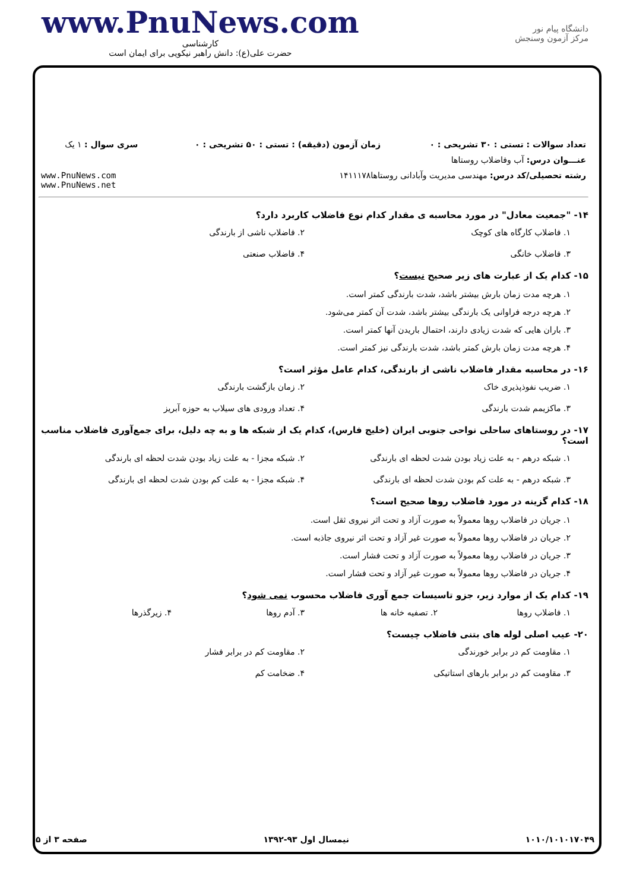www.PnuNews.com
کارشناسی
حضرت علی(ع): دانش راهبر نیکویی برای ایمان است
دانشگاه پیام نور
مرکز آزمون وسنجش
| تعداد سوالات : تستی : ۳۰ تشریحی : ۰ | زمان آزمون (دقیقه) : تستی : ۵۰ تشریحی : ۰ | سری سوال : ۱ یک |
| عنـــوان درس: آب وفاضلاب روستاها | | |
| رشته تحصیلی/کد درس: مهندسی مدیریت وآبادانی روستاها۱۴۱۱۱۷۸ | | www.PnuNews.com www.PnuNews.net |
۱۴- "جمعیت معادل" در مورد محاسبه ی مقدار کدام نوع فاضلاب کاربرد دارد؟
۱. فاضلاب کارگاه های کوچک
۲. فاضلاب ناشی از بارندگی
۳. فاضلاب خانگی
۴. فاضلاب صنعتی
۱۵- کدام یک از عبارت های زیر صحیح نیست؟
۱. هرچه مدت زمان بارش بیشتر باشد، شدت بارندگی کمتر است.
۲. هرچه درجه فراوانی یک بارندگی بیشتر باشد، شدت آن کمتر می‌شود.
۳. باران هایی که شدت زیادی دارند، احتمال باریدن آنها کمتر است.
۴. هرچه مدت زمان بارش کمتر باشد، شدت بارندگی نیز کمتر است.
۱۶- در محاسبه مقدار فاضلاب ناشی از بارندگی، کدام عامل مؤثر است؟
۱. ضریب نفوذپذیری خاک
۲. زمان بازگشت بارندگی
۳. ماکزیمم شدت بارندگی
۴. تعداد ورودی های سیلاب به حوزه آبریز
۱۷- در روستاهای ساحلی نواحی جنوبی ایران (خلیج فارس)، کدام یک از شبکه ها و به چه دلیل، برای جمع‌آوری فاضلاب مناسب است؟
۱. شبکه درهم - به علت زیاد بودن شدت لحظه ای بارندگی
۲. شبکه مجزا - به علت زیاد بودن شدت لحظه ای بارندگی
۳. شبکه درهم - به علت کم بودن شدت لحظه ای بارندگی
۴. شبکه مجزا - به علت کم بودن شدت لحظه ای بارندگی
۱۸- کدام گزینه در مورد فاضلاب روها صحیح است؟
۱. جریان در فاضلاب روها معمولاً به صورت آزاد و تحت اثر نیروی ثقل است.
۲. جریان در فاضلاب روها معمولاً به صورت غیر آزاد و تحت اثر نیروی جاذبه است.
۳. جریان در فاضلاب روها معمولاً به صورت آزاد و تحت فشار است.
۴. جریان در فاضلاب روها معمولاً به صورت غیر آزاد و تحت فشار است.
۱۹- کدام یک از موارد زیر، جزو تاسیسات جمع آوری فاضلاب محسوب نمی شود؟
۱. فاضلاب روها
۲. تصفیه خانه ها
۳. آدم روها
۴. زیرگذرها
۲۰- عیب اصلی لوله های بتنی فاضلاب چیست؟
۱. مقاومت کم در برابر خورندگی
۲. مقاومت کم در برابر فشار
۳. مقاومت کم در برابر بارهای استاتیکی
۴. ضخامت کم
۱۰۱۰/۱۰۱۰۱۷۰۴۹ نیمسال اول ۹۳-۱۳۹۲ صفحه ۳ از ۵